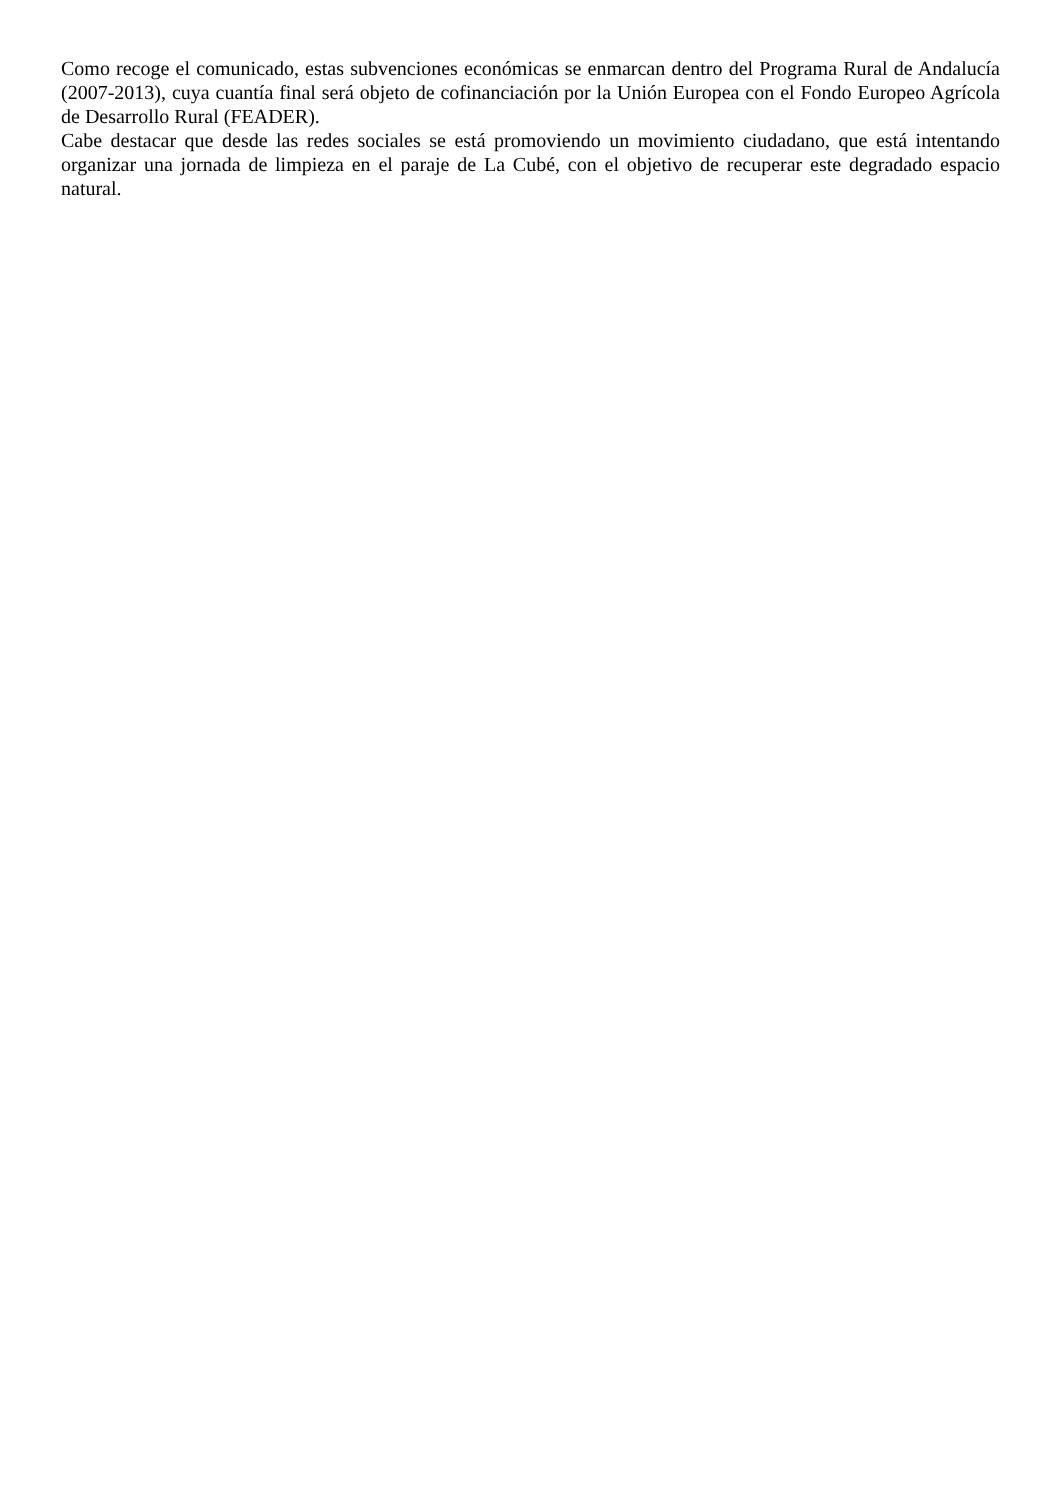Como recoge el comunicado, estas subvenciones económicas se enmarcan dentro del Programa Rural de Andalucía (2007-2013), cuya cuantía final será objeto de cofinanciación por la Unión Europea con el Fondo Europeo Agrícola de Desarrollo Rural (FEADER).
Cabe destacar que desde las redes sociales se está promoviendo un movimiento ciudadano, que está intentando organizar una jornada de limpieza en el paraje de La Cubé, con el objetivo de recuperar este degradado espacio natural.